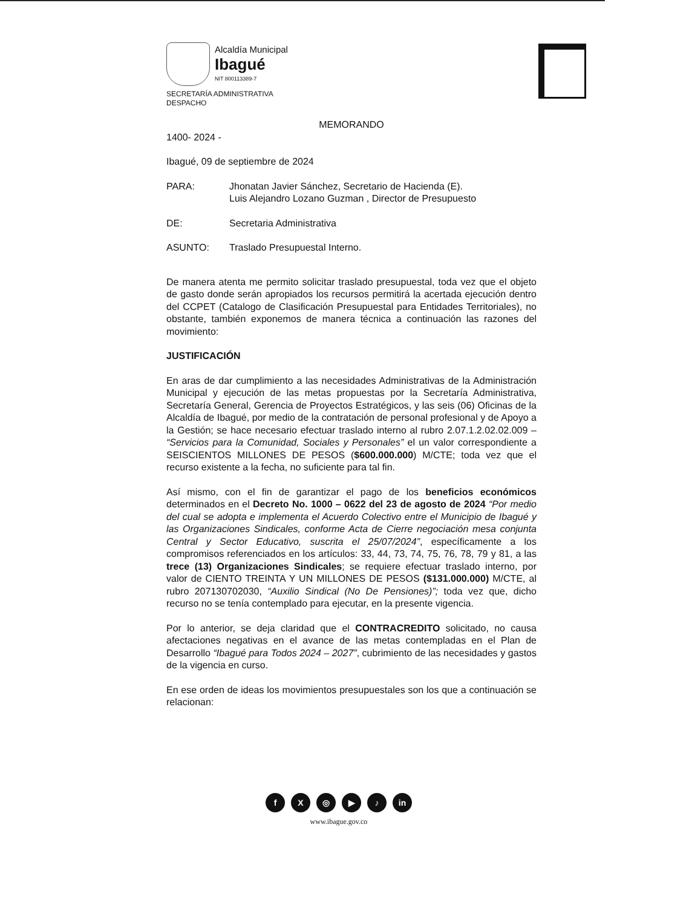Alcaldía Municipal
Ibagué
NIT 800113389-7
SECRETARÍA ADMINISTRATIVA
DESPACHO
MEMORANDO
1400- 2024 -
Ibagué, 09 de septiembre de 2024
PARA: Jhonatan Javier Sánchez, Secretario de Hacienda (E).
Luis Alejandro Lozano Guzman , Director de Presupuesto
DE: Secretaria Administrativa
ASUNTO: Traslado Presupuestal Interno.
De manera atenta me permito solicitar traslado presupuestal, toda vez que el objeto de gasto donde serán apropiados los recursos permitirá la acertada ejecución dentro del CCPET (Catalogo de Clasificación Presupuestal para Entidades Territoriales), no obstante, también exponemos de manera técnica a continuación las razones del movimiento:
JUSTIFICACIÓN
En aras de dar cumplimiento a las necesidades Administrativas de la Administración Municipal y ejecución de las metas propuestas por la Secretaría Administrativa, Secretaría General, Gerencia de Proyectos Estratégicos, y las seis (06) Oficinas de la Alcaldía de Ibagué, por medio de la contratación de personal profesional y de Apoyo a la Gestión; se hace necesario efectuar traslado interno al rubro 2.07.1.2.02.02.009 – “Servicios para la Comunidad, Sociales y Personales” el un valor correspondiente a SEISCIENTOS MILLONES DE PESOS ($600.000.000) M/CTE; toda vez que el recurso existente a la fecha, no suficiente para tal fin.
Así mismo, con el fin de garantizar el pago de los beneficios económicos determinados en el Decreto No. 1000 – 0622 del 23 de agosto de 2024 “Por medio del cual se adopta e implementa el Acuerdo Colectivo entre el Municipio de Ibagué y las Organizaciones Sindicales, conforme Acta de Cierre negociación mesa conjunta Central y Sector Educativo, suscrita el 25/07/2024”, específicamente a los compromisos referenciados en los artículos: 33, 44, 73, 74, 75, 76, 78, 79 y 81, a las trece (13) Organizaciones Sindicales; se requiere efectuar traslado interno, por valor de CIENTO TREINTA Y UN MILLONES DE PESOS ($131.000.000) M/CTE, al rubro 207130702030, “Auxilio Sindical (No De Pensiones)”; toda vez que, dicho recurso no se tenía contemplado para ejecutar, en la presente vigencia.
Por lo anterior, se deja claridad que el CONTRACREDITO solicitado, no causa afectaciones negativas en el avance de las metas contempladas en el Plan de Desarrollo “Ibagué para Todos 2024 – 2027”, cubrimiento de las necesidades y gastos de la vigencia en curso.
En ese orden de ideas los movimientos presupuestales son los que a continuación se relacionan:
fX ◎ ▶ ♪ in
www.ibague.gov.co